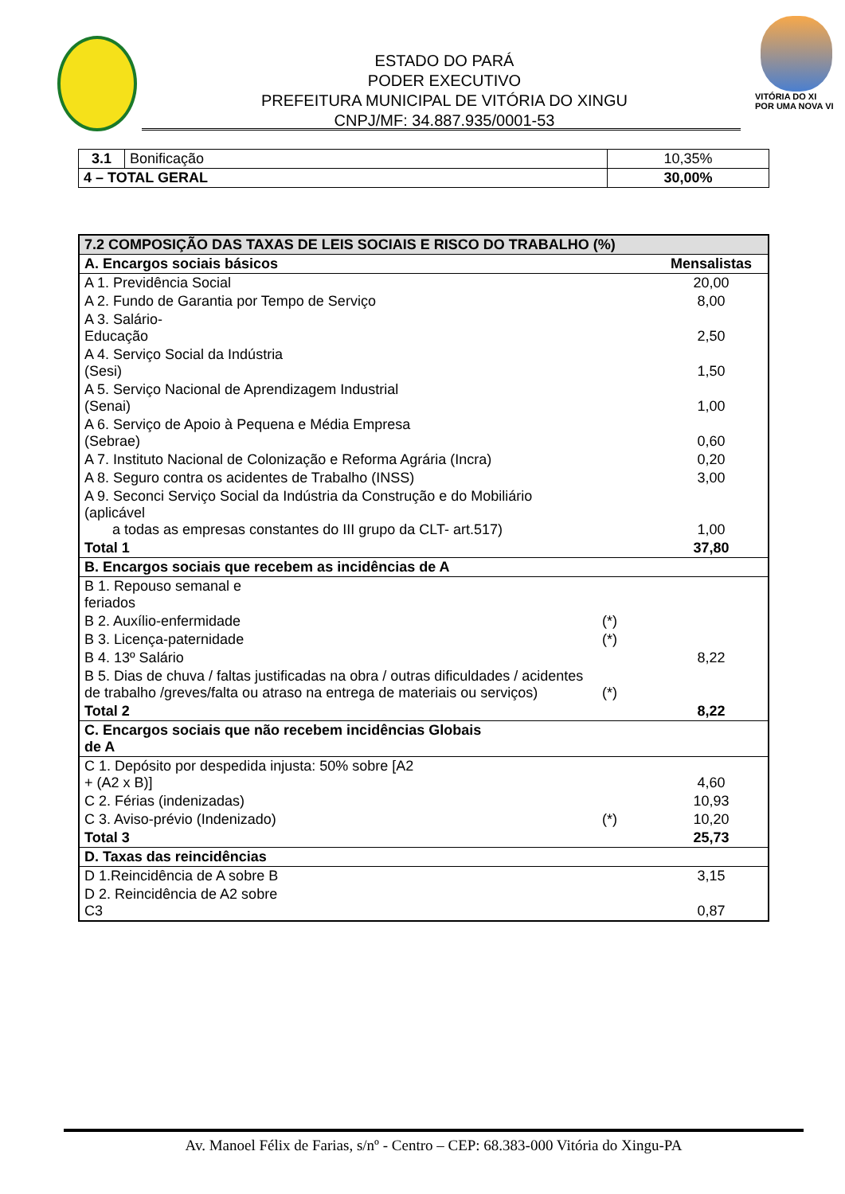ESTADO DO PARÁ
PODER EXECUTIVO
PREFEITURA MUNICIPAL DE VITÓRIA DO XINGU
CNPJ/MF: 34.887.935/0001-53
VITÓRIA DO XI
POR UMA NOVA VI
| 3.1 | Bonificação | 10,35% |
| 4 – TOTAL GERAL | | 30,00% |
| 7.2 COMPOSIÇÃO DAS TAXAS DE LEIS SOCIAIS E RISCO DO TRABALHO (%) | | |
| A. Encargos sociais básicos | | Mensalistas |
| A 1. Previdência Social | | 20,00 |
| A 2. Fundo de Garantia por Tempo de Serviço | | 8,00 |
| A 3. Salário- Educação | | 2,50 |
| A 4. Serviço Social da Indústria (Sesi) | | 1,50 |
| A 5. Serviço Nacional de Aprendizagem Industrial (Senai) | | 1,00 |
| A 6. Serviço de Apoio à Pequena e Média Empresa (Sebrae) | | 0,60 |
| A 7. Instituto Nacional de Colonização e Reforma Agrária (Incra) | | 0,20 |
| A 8. Seguro contra os acidentes de Trabalho (INSS) | | 3,00 |
| A 9. Seconci Serviço Social da Indústria da Construção e do Mobiliário (aplicável a todas as empresas constantes do III grupo da CLT- art.517) | | 1,00 |
| Total 1 | | 37,80 |
| B. Encargos sociais que recebem as incidências de A | | |
| B 1. Repouso semanal e feriados | | |
| B 2. Auxílio-enfermidade | (*) | |
| B 3. Licença-paternidade | (*) | |
| B 4. 13º Salário | | 8,22 |
| B 5. Dias de chuva / faltas justificadas na obra / outras dificuldades / acidentes de trabalho /greves/falta ou atraso na entrega de materiais ou serviços) | (*) | |
| Total 2 | | 8,22 |
| C. Encargos sociais que não recebem incidências Globais de A | | |
| C 1. Depósito por despedida injusta: 50% sobre [A2 + (A2 x B)] | | 4,60 |
| C 2. Férias (indenizadas) | | 10,93 |
| C 3. Aviso-prévio (Indenizado) | (*) | 10,20 |
| Total 3 | | 25,73 |
| D. Taxas das reincidências | | |
| D 1.Reincidência de A sobre B | | 3,15 |
| D 2. Reincidência de A2 sobre C3 | | 0,87 |
Av. Manoel Félix de Farias, s/nº - Centro – CEP: 68.383-000 Vitória do Xingu-PA